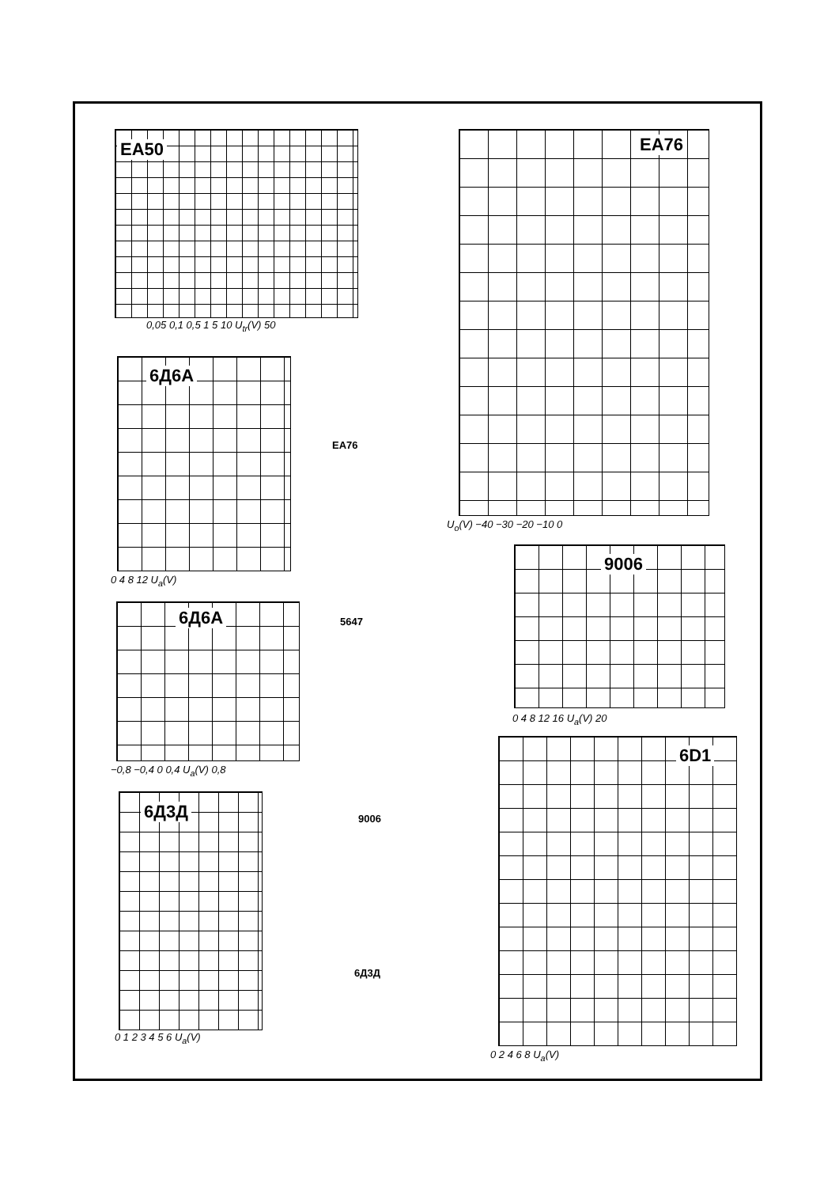EA50
0,05 0,1 0,5 1 5 10 U<sub>tr</sub>(V) 50
EA76
U<sub>o</sub>(V) −40 −30 −20 −10 0
6Д6А
0 4 8 12 U<sub>a</sub>(V)
EA76
5647
9006
0 4 8 12 16 U<sub>a</sub>(V) 20
6Д6А
−0,8 −0,4 0 0,4 U<sub>a</sub>(V) 0,8
6D1
0 2 4 6 8 U<sub>a</sub>(V)
6Д3Д
0 1 2 3 4 5 6 U<sub>a</sub>(V)
9006
6Д3Д